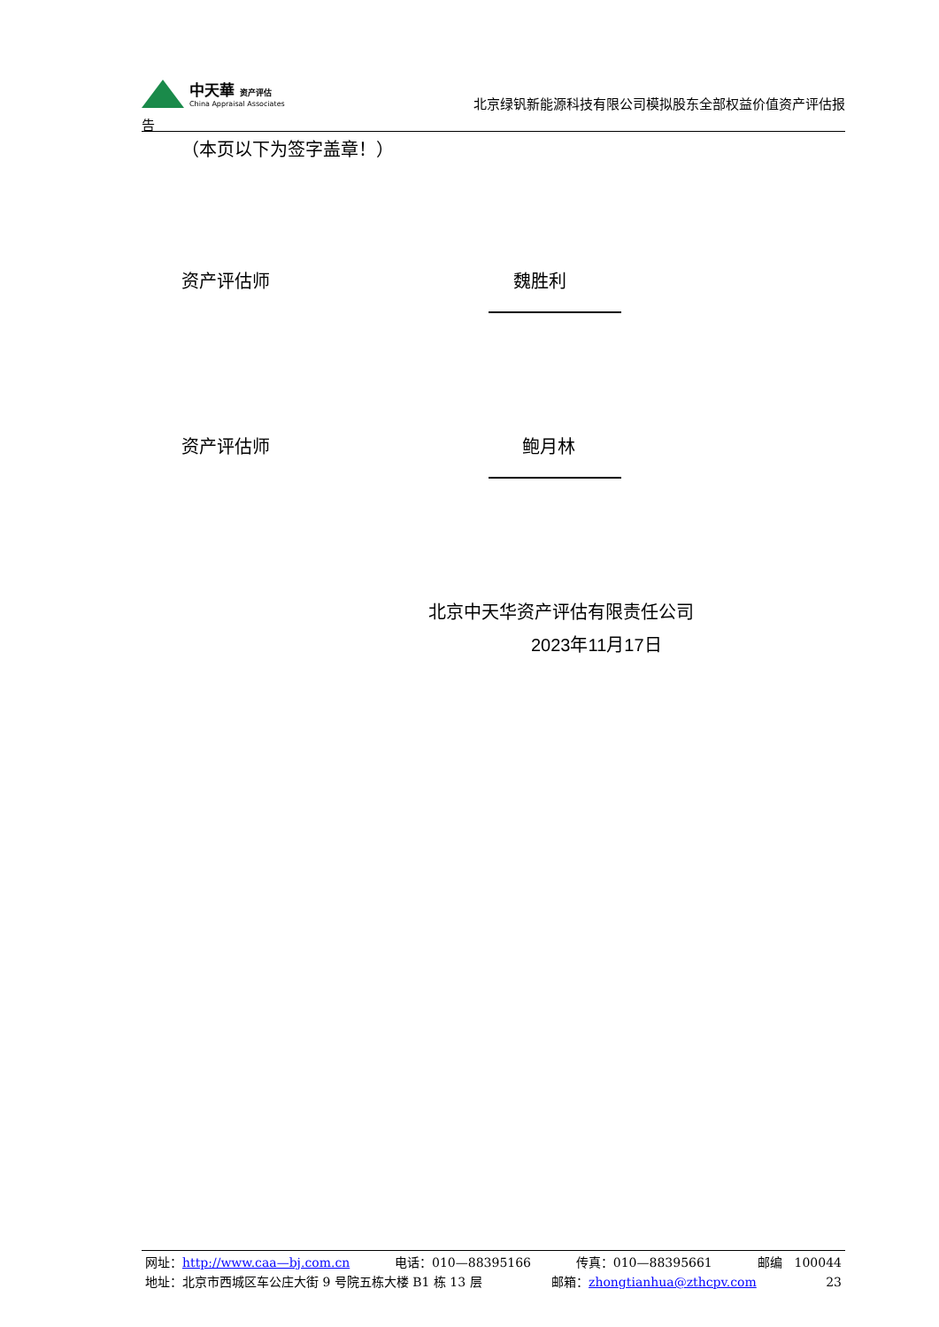中天華 资产评估
China Appraisal Associates
北京绿钒新能源科技有限公司模拟股东全部权益价值资产评估报
告
（本页以下为签字盖章！）
资产评估师 魏胜利
资产评估师 鲍月林
北京中天华资产评估有限责任公司
2023年11月17日
网址：http://www.caa—bj.com.cn 电话：010—88395166 传真：010—88395661 邮编　100044
地址：北京市西城区车公庄大街 9 号院五栋大楼 B1 栋 13 层 邮箱：zhongtianhua@zthcpv.com 23